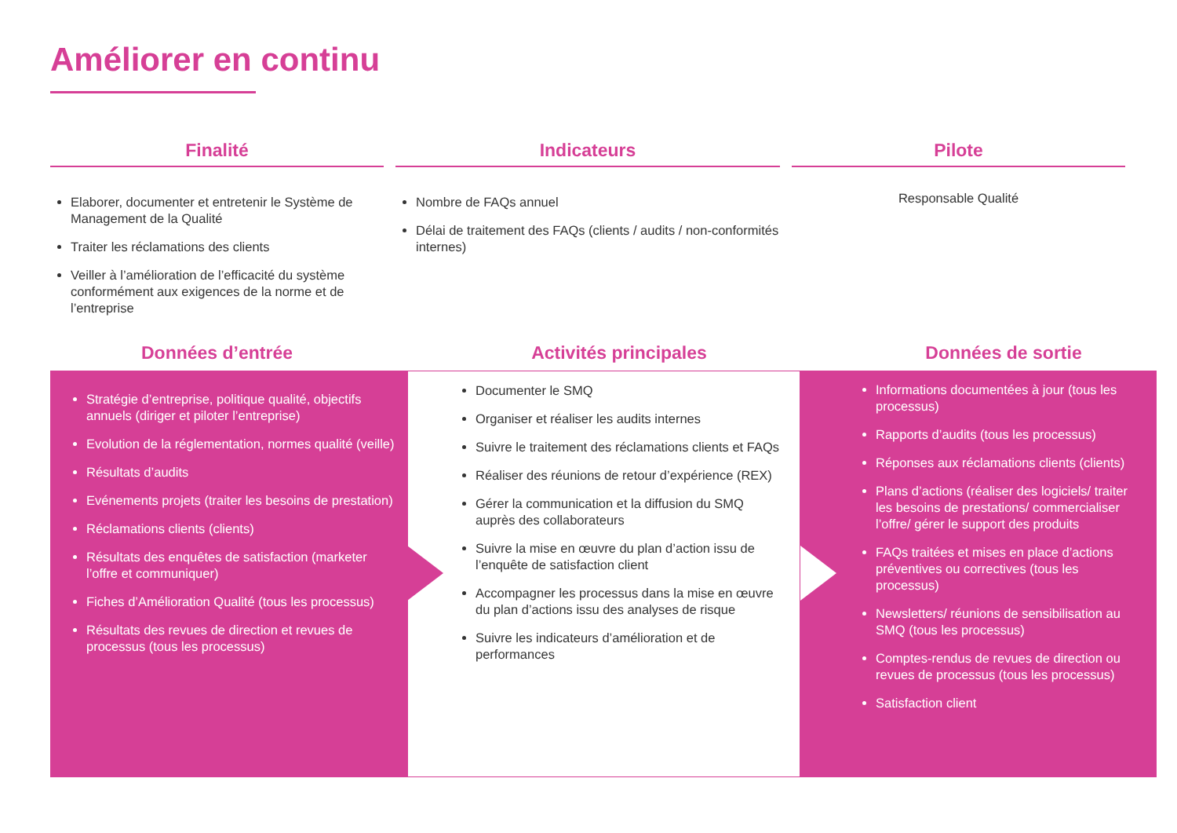Améliorer en continu
Finalité
Elaborer, documenter et entretenir le Système de Management de la Qualité
Traiter les réclamations des clients
Veiller à l’amélioration de l’efficacité du système conformément aux exigences de la norme et de l’entreprise
Indicateurs
Nombre de FAQs annuel
Délai de traitement des FAQs (clients / audits / non-conformités internes)
Pilote
Responsable Qualité
Données d’entrée Activités principales Données de sortie
Stratégie d’entreprise, politique qualité, objectifs annuels (diriger et piloter l’entreprise)
Evolution de la réglementation, normes qualité (veille)
Résultats d’audits
Evénements projets (traiter les besoins de prestation)
Réclamations clients (clients)
Résultats des enquêtes de satisfaction (marketer l’offre et communiquer)
Fiches d’Amélioration Qualité (tous les processus)
Résultats des revues de direction et revues de processus (tous les processus)
Documenter le SMQ
Organiser et réaliser les audits internes
Suivre le traitement des réclamations clients et FAQs
Réaliser des réunions de retour d’expérience (REX)
Gérer la communication et la diffusion du SMQ auprès des collaborateurs
Suivre la mise en œuvre du plan d’action issu de l’enquête de satisfaction client
Accompagner les processus dans la mise en œuvre du plan d’actions issu des analyses de risque
Suivre les indicateurs d’amélioration et de performances
Informations documentées à jour (tous les processus)
Rapports d’audits (tous les processus)
Réponses aux réclamations clients (clients)
Plans d’actions (réaliser des logiciels/ traiter les besoins de prestations/ commercialiser l’offre/ gérer le support des produits
FAQs traitées et mises en place d’actions préventives ou correctives (tous les processus)
Newsletters/ réunions de sensibilisation au SMQ (tous les processus)
Comptes-rendus de revues de direction ou revues de processus (tous les processus)
Satisfaction client